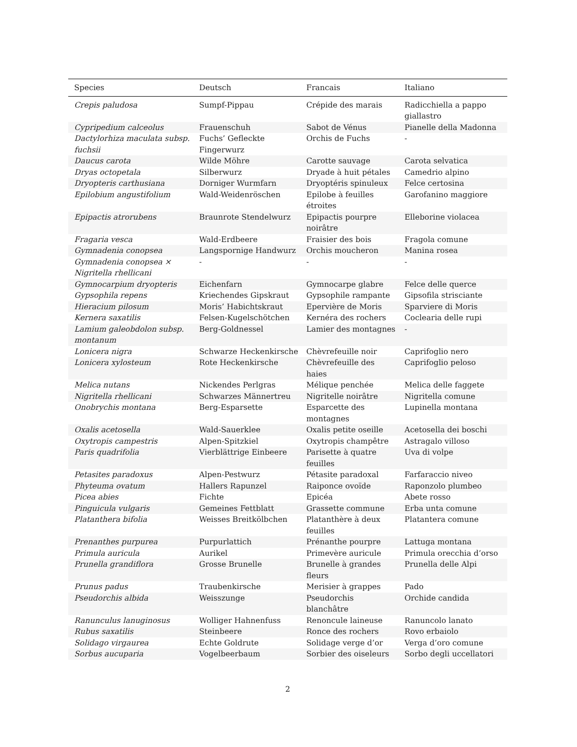| Species | Deutsch | Francais | Italiano |
| --- | --- | --- | --- |
| Crepis paludosa | Sumpf-Pippau | Crépide des marais | Radicchiella a pappo giallastro |
| Cypripedium calceolus | Frauenschuh | Sabot de Vénus | Pianelle della Madonna |
| Dactylorhiza maculata subsp. fuchsii | Fuchs’ Gefleckte Fingerwurz | Orchis de Fuchs | - |
| Daucus carota | Wilde Möhre | Carotte sauvage | Carota selvatica |
| Dryas octopetala | Silberwurz | Dryade à huit pétales | Camedrio alpino |
| Dryopteris carthusiana | Dorniger Wurmfarn | Dryoptéris spinuleux | Felce certosina |
| Epilobium angustifolium | Wald-Weidenröschen | Epilobe à feuilles étroites | Garofanino maggiore |
| Epipactis atrorubens | Braunrote Stendelwurz | Epipactis pourpre noirâtre | Elleborine violacea |
| Fragaria vesca | Wald-Erdbeere | Fraisier des bois | Fragola comune |
| Gymnadenia conopsea | Langspornige Handwurz | Orchis moucheron | Manina rosea |
| Gymnadenia conopsea × Nigritella rhellicani | - | - | - |
| Gymnocarpium dryopteris | Eichenfarn | Gymnocarpe glabre | Felce delle querce |
| Gypsophila repens | Kriechendes Gipskraut | Gypsophile rampante | Gipsofila strisciante |
| Hieracium pilosum | Moris’ Habichtskraut | Epervière de Moris | Sparviere di Moris |
| Kernera saxatilis | Felsen-Kugelschötchen | Kernéra des rochers | Coclearia delle rupi |
| Lamium galeobdolon subsp. montanum | Berg-Goldnessel | Lamier des montagnes | - |
| Lonicera nigra | Schwarze Heckenkirsche | Chèvrefeuille noir | Caprifoglio nero |
| Lonicera xylosteum | Rote Heckenkirsche | Chèvrefeuille des haies | Caprifoglio peloso |
| Melica nutans | Nickendes Perlgras | Mélique penchée | Melica delle faggete |
| Nigritella rhellicani | Schwarzes Männertreu | Nigritelle noirâtre | Nigritella comune |
| Onobrychis montana | Berg-Esparsette | Esparcette des montagnes | Lupinella montana |
| Oxalis acetosella | Wald-Sauerklee | Oxalis petite oseille | Acetosella dei boschi |
| Oxytropis campestris | Alpen-Spitzkiel | Oxytropis champêtre | Astragalo villoso |
| Paris quadrifolia | Vierblättrige Einbeere | Parisette à quatre feuilles | Uva di volpe |
| Petasites paradoxus | Alpen-Pestwurz | Pétasite paradoxal | Farfaraccio niveo |
| Phyteuma ovatum | Hallers Rapunzel | Raiponce ovoïde | Raponzolo plumbeo |
| Picea abies | Fichte | Epicéa | Abete rosso |
| Pinguicula vulgaris | Gemeines Fettblatt | Grassette commune | Erba unta comune |
| Platanthera bifolia | Weisses Breitkölbchen | Platanthère à deux feuilles | Platantera comune |
| Prenanthes purpurea | Purpurlattich | Prénanthe pourpre | Lattuga montana |
| Primula auricula | Aurikel | Primevère auricule | Primula orecchia d’orso |
| Prunella grandiflora | Grosse Brunelle | Brunelle à grandes fleurs | Prunella delle Alpi |
| Prunus padus | Traubenkirsche | Merisier à grappes | Pado |
| Pseudorchis albida | Weisszunge | Pseudorchis blanchâtre | Orchide candida |
| Ranunculus lanuginosus | Wolliger Hahnenfuss | Renoncule laineuse | Ranuncolo lanato |
| Rubus saxatilis | Steinbeere | Ronce des rochers | Rovo erbaiolo |
| Solidago virgaurea | Echte Goldrute | Solidage verge d’or | Verga d’oro comune |
| Sorbus aucuparia | Vogelbeerbaum | Sorbier des oiseleurs | Sorbo degli uccellatori |
2